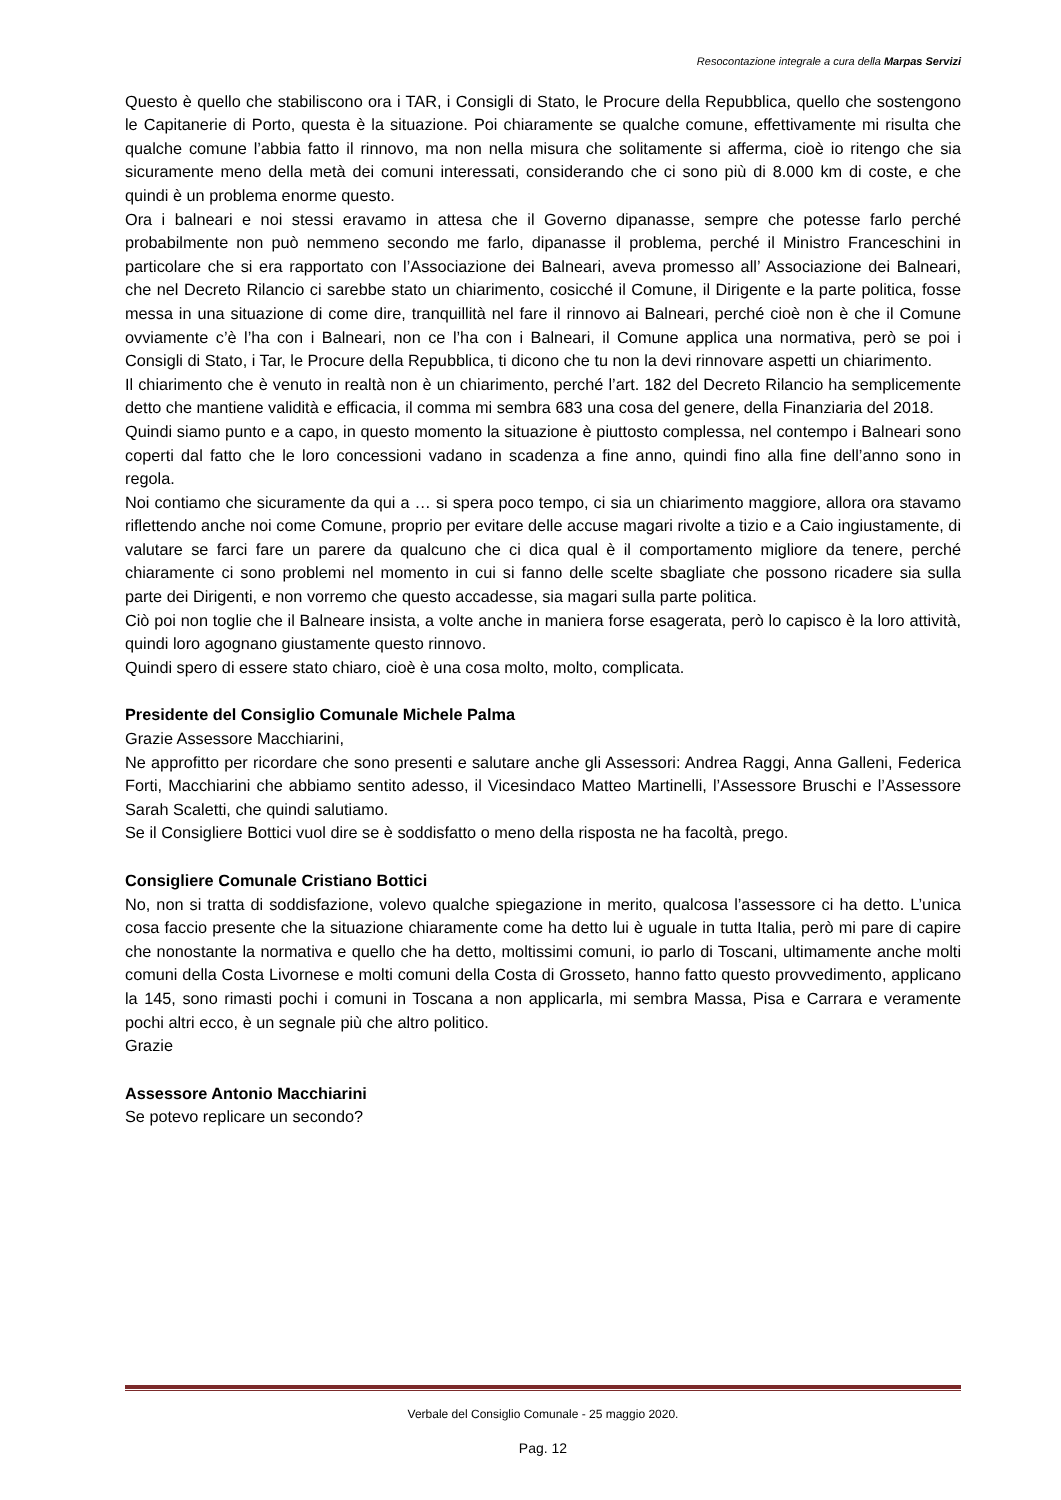Resocontazione integrale a cura della Marpas Servizi
Questo è quello che stabiliscono ora i TAR, i Consigli di Stato, le Procure della Repubblica, quello che sostengono le Capitanerie di Porto, questa è la situazione. Poi chiaramente se qualche comune, effettivamente mi risulta che qualche comune l’abbia fatto il rinnovo, ma non nella misura che solitamente si afferma, cioè io ritengo che sia sicuramente meno della metà dei comuni interessati, considerando che ci sono più di 8.000 km di coste, e che quindi è un problema enorme questo.
Ora i balneari e noi stessi eravamo in attesa che il Governo dipanasse, sempre che potesse farlo perché probabilmente non può nemmeno secondo me farlo, dipanasse il problema, perché il Ministro Franceschini in particolare che si era rapportato con l’Associazione dei Balneari, aveva promesso all’ Associazione dei Balneari, che nel Decreto Rilancio ci sarebbe stato un chiarimento, cosicché il Comune, il Dirigente e la parte politica, fosse messa in una situazione di come dire, tranquillità nel fare il rinnovo ai Balneari, perché cioè non è che il Comune ovviamente c’è l’ha con i Balneari, non ce l’ha con i Balneari, il Comune applica una normativa, però se poi i Consigli di Stato, i Tar, le Procure della Repubblica, ti dicono che tu non la devi rinnovare aspetti un chiarimento.
Il chiarimento che è venuto in realtà non è un chiarimento, perché l’art. 182 del Decreto Rilancio ha semplicemente detto che mantiene validità e efficacia, il comma mi sembra 683 una cosa del genere, della Finanziaria del 2018.
Quindi siamo punto e a capo, in questo momento la situazione è piuttosto complessa, nel contempo i Balneari sono coperti dal fatto che le loro concessioni vadano in scadenza a fine anno, quindi fino alla fine dell’anno sono in regola.
Noi contiamo che sicuramente da qui a … si spera poco tempo, ci sia un chiarimento maggiore, allora ora stavamo riflettendo anche noi come Comune, proprio per evitare delle accuse magari rivolte a tizio e a Caio ingiustamente, di valutare se farci fare un parere da qualcuno che ci dica qual è il comportamento migliore da tenere, perché chiaramente ci sono problemi nel momento in cui si fanno delle scelte sbagliate che possono ricadere sia sulla parte dei Dirigenti, e non vorremo che questo accadesse, sia magari sulla parte politica.
Ciò poi non toglie che il Balneare insista, a volte anche in maniera forse esagerata, però lo capisco è la loro attività, quindi loro agognano giustamente questo rinnovo.
Quindi spero di essere stato chiaro, cioè è una cosa molto, molto, complicata.
Presidente del Consiglio Comunale Michele Palma
Grazie Assessore Macchiarini,
Ne approfitto per ricordare che sono presenti e salutare anche gli Assessori: Andrea Raggi, Anna Galleni, Federica Forti, Macchiarini che abbiamo sentito adesso, il Vicesindaco Matteo Martinelli, l’Assessore Bruschi e l’Assessore Sarah Scaletti, che quindi salutiamo.
Se il Consigliere Bottici vuol dire se è soddisfatto o meno della risposta ne ha facoltà, prego.
Consigliere Comunale Cristiano Bottici
No, non si tratta di soddisfazione, volevo qualche spiegazione in merito, qualcosa l’assessore ci ha detto. L’unica cosa faccio presente che la situazione chiaramente come ha detto lui è uguale in tutta Italia, però mi pare di capire che nonostante la normativa e quello che ha detto, moltissimi comuni, io parlo di Toscani, ultimamente anche molti comuni della Costa Livornese e molti comuni della Costa di Grosseto, hanno fatto questo provvedimento, applicano la 145, sono rimasti pochi i comuni in Toscana a non applicarla, mi sembra Massa, Pisa e Carrara e veramente pochi altri ecco, è un segnale più che altro politico.
Grazie
Assessore Antonio Macchiarini
Se potevo replicare un secondo?
Verbale del Consiglio Comunale - 25 maggio 2020.
Pag. 12